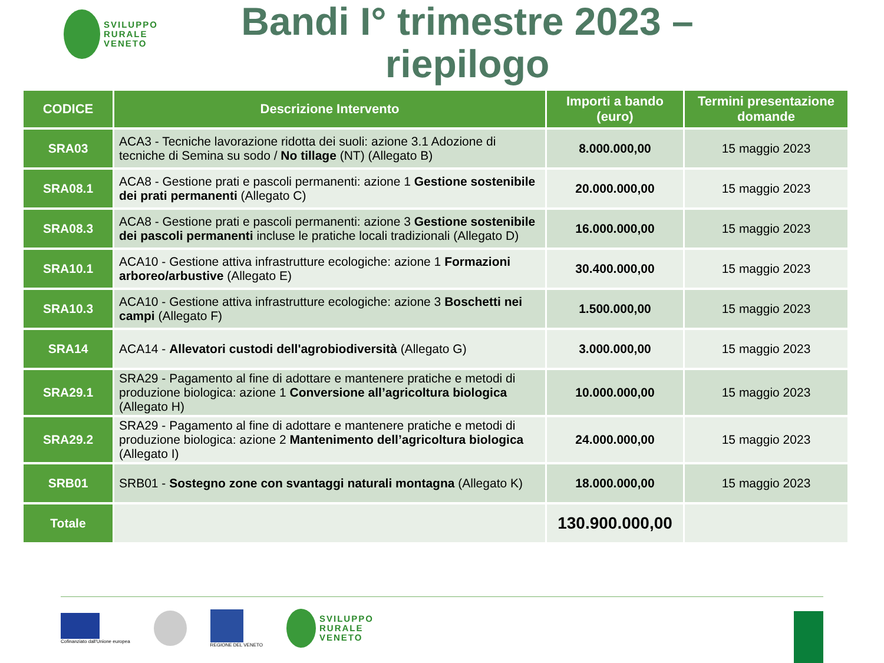SVILUPPO
RURALE
VENETO
Bandi I° trimestre 2023 – riepilogo
| CODICE | Descrizione Intervento | Importi a bando (euro) | Termini presentazione domande |
| --- | --- | --- | --- |
| SRA03 | ACA3 - Tecniche lavorazione ridotta dei suoli: azione 3.1 Adozione di tecniche di Semina su sodo / No tillage (NT) (Allegato B) | 8.000.000,00 | 15 maggio 2023 |
| SRA08.1 | ACA8 - Gestione prati e pascoli permanenti: azione 1 Gestione sostenibile dei prati permanenti (Allegato C) | 20.000.000,00 | 15 maggio 2023 |
| SRA08.3 | ACA8 - Gestione prati e pascoli permanenti: azione 3 Gestione sostenibile dei pascoli permanenti incluse le pratiche locali tradizionali (Allegato D) | 16.000.000,00 | 15 maggio 2023 |
| SRA10.1 | ACA10 - Gestione attiva infrastrutture ecologiche: azione 1 Formazioni arboreo/arbustive (Allegato E) | 30.400.000,00 | 15 maggio 2023 |
| SRA10.3 | ACA10 - Gestione attiva infrastrutture ecologiche: azione 3 Boschetti nei campi (Allegato F) | 1.500.000,00 | 15 maggio 2023 |
| SRA14 | ACA14 - Allevatori custodi dell'agrobiodiversità (Allegato G) | 3.000.000,00 | 15 maggio 2023 |
| SRA29.1 | SRA29 - Pagamento al fine di adottare e mantenere pratiche e metodi di produzione biologica: azione 1 Conversione all’agricoltura biologica (Allegato H) | 10.000.000,00 | 15 maggio 2023 |
| SRA29.2 | SRA29 - Pagamento al fine di adottare e mantenere pratiche e metodi di produzione biologica: azione 2 Mantenimento dell’agricoltura biologica (Allegato I) | 24.000.000,00 | 15 maggio 2023 |
| SRB01 | SRB01 - Sostegno zone con svantaggi naturali montagna (Allegato K) | 18.000.000,00 | 15 maggio 2023 |
| Totale | | 130.900.000,00 | |
Cofinanziato dall'Unione europea
REGIONE DEL VENETO
SVILUPPO
RURALE
VENETO